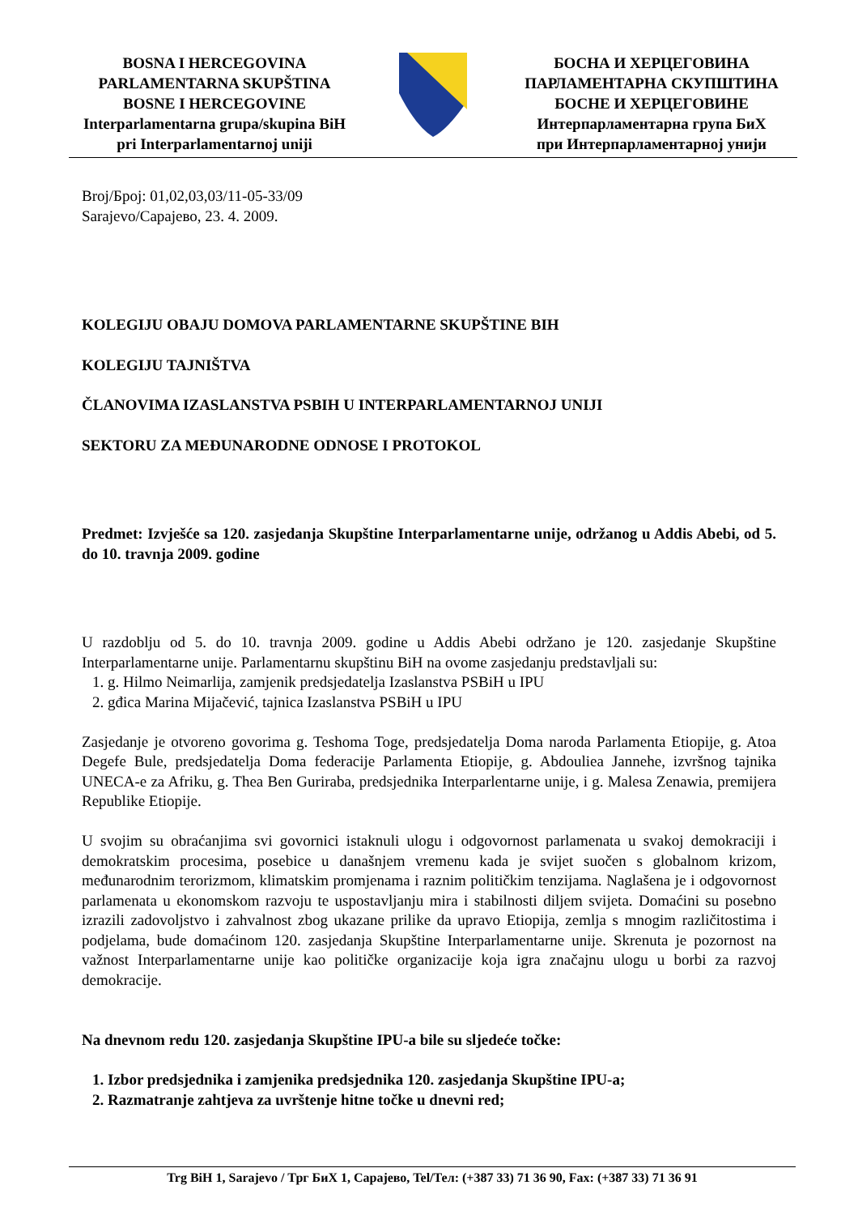BOSNA I HERCEGOVINA
PARLAMENTARNA SKUPŠTINA
BOSNE I HERCEGOVINE
Interparlamentarna grupa/skupina BiH
pri Interparlamentarnoj uniji
БОСНА И ХЕРЦЕГОВИНА
ПАРЛАМЕНТАРНА СКУПШТИНА
БОСНЕ И ХЕРЦЕГОВИНЕ
Интерпарламентарна група БиХ
при Интерпарламентарној унији
Broj/Број: 01,02,03,03/11-05-33/09
Sarajevo/Сарајево, 23. 4. 2009.
KOLEGIJU OBAJU DOMOVA PARLAMENTARNE SKUPŠTINE BIH
KOLEGIJU TAJNIŠTVA
ČLANOVIMA IZASLANSTVA PSBIH U INTERPARLAMENTARNOJ UNIJI
SEKTORU ZA MEĐUNARODNE ODNOSE I PROTOKOL
Predmet: Izvješće sa 120. zasjedanja Skupštine Interparlamentarne unije, održanog u Addis Abebi, od 5. do 10. travnja 2009. godine
U razdoblju od 5. do 10. travnja 2009. godine u Addis Abebi održano je 120. zasjedanje Skupštine Interparlamentarne unije. Parlamentarnu skupštinu BiH na ovome zasjedanju predstavljali su:
1. g. Hilmo Neimarlija, zamjenik predsjedatelja Izaslanstva PSBiH u IPU
2. gđica Marina Mijačević, tajnica Izaslanstva PSBiH u IPU
Zasjedanje je otvoreno govorima g. Teshoma Toge, predsjedatelja Doma naroda Parlamenta Etiopije, g. Atoa Degefe Bule, predsjedatelja Doma federacije Parlamenta Etiopije, g. Abdouliea Jannehe, izvršnog tajnika UNECA-e za Afriku, g. Thea Ben Guriraba, predsjednika Interparlentarne unije, i g. Malesa Zenawia, premijera Republike Etiopije.
U svojim su obraćanjima svi govornici istaknuli ulogu i odgovornost parlamenata u svakoj demokraciji i demokratskim procesima, posebice u današnjem vremenu kada je svijet suočen s globalnom krizom, međunarodnim terorizmom, klimatskim promjenama i raznim političkim tenzijama. Naglašena je i odgovornost parlamenata u ekonomskom razvoju te uspostavljanju mira i stabilnosti diljem svijeta. Domaćini su posebno izrazili zadovoljstvo i zahvalnost zbog ukazane prilike da upravo Etiopija, zemlja s mnogim različitostima i podjelama, bude domaćinom 120. zasjedanja Skupštine Interparlamentarne unije. Skrenuta je pozornost na važnost Interparlamentarne unije kao političke organizacije koja igra značajnu ulogu u borbi za razvoj demokracije.
Na dnevnom redu 120. zasjedanja Skupštine IPU-a bile su sljedeće točke:
1. Izbor predsjednika i zamjenika predsjednika 120. zasjedanja Skupštine IPU-a;
2. Razmatranje zahtjeva za uvrštenje hitne točke u dnevni red;
Trg BiH 1, Sarajevo / Трг БиХ 1, Сарајево, Tel/Тел: (+387 33) 71 36 90, Fax: (+387 33) 71 36 91